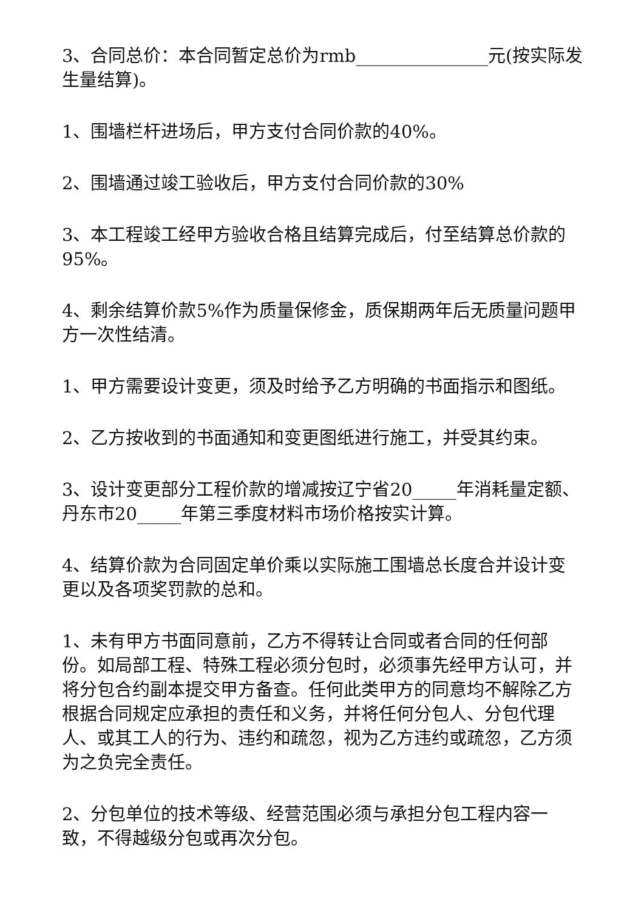3、合同总价：本合同暂定总价为rmb_______________元(按实际发生量结算)。
1、围墙栏杆进场后，甲方支付合同价款的40%。
2、围墙通过竣工验收后，甲方支付合同价款的30%
3、本工程竣工经甲方验收合格且结算完成后，付至结算总价款的95%。
4、剩余结算价款5%作为质量保修金，质保期两年后无质量问题甲方一次性结清。
1、甲方需要设计变更，须及时给予乙方明确的书面指示和图纸。
2、乙方按收到的书面通知和变更图纸进行施工，并受其约束。
3、设计变更部分工程价款的增减按辽宁省20_____年消耗量定额、丹东市20_____年第三季度材料市场价格按实计算。
4、结算价款为合同固定单价乘以实际施工围墙总长度合并设计变更以及各项奖罚款的总和。
1、未有甲方书面同意前，乙方不得转让合同或者合同的任何部份。如局部工程、特殊工程必须分包时，必须事先经甲方认可，并将分包合约副本提交甲方备查。任何此类甲方的同意均不解除乙方根据合同规定应承担的责任和义务，并将任何分包人、分包代理人、或其工人的行为、违约和疏忽，视为乙方违约或疏忽，乙方须为之负完全责任。
2、分包单位的技术等级、经营范围必须与承担分包工程内容一致，不得越级分包或再次分包。